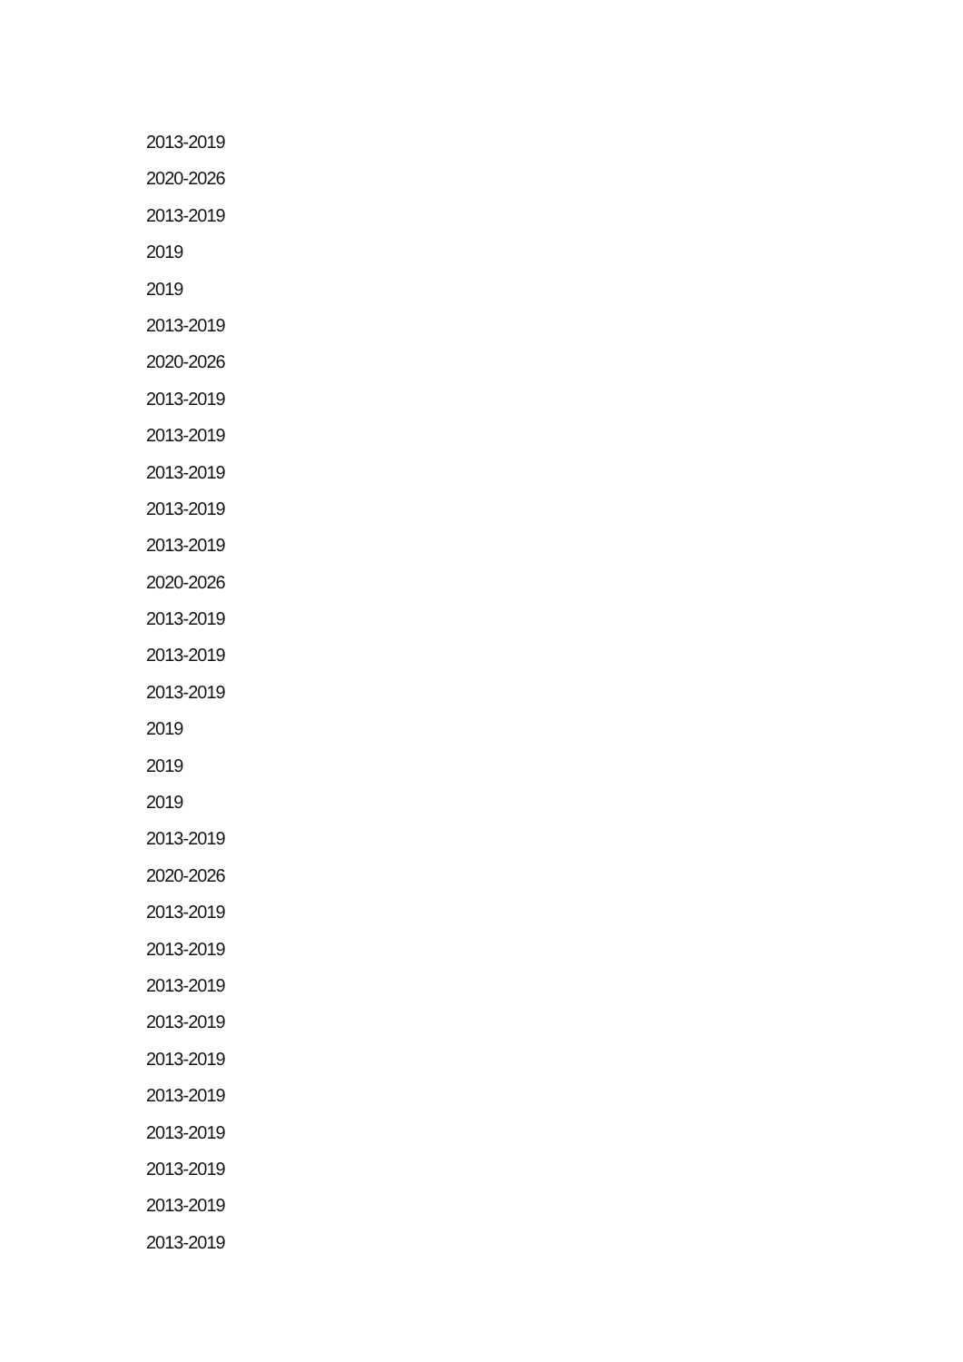2013-2019
2020-2026
2013-2019
2019
2019
2013-2019
2020-2026
2013-2019
2013-2019
2013-2019
2013-2019
2013-2019
2020-2026
2013-2019
2013-2019
2013-2019
2019
2019
2019
2013-2019
2020-2026
2013-2019
2013-2019
2013-2019
2013-2019
2013-2019
2013-2019
2013-2019
2013-2019
2013-2019
2013-2019